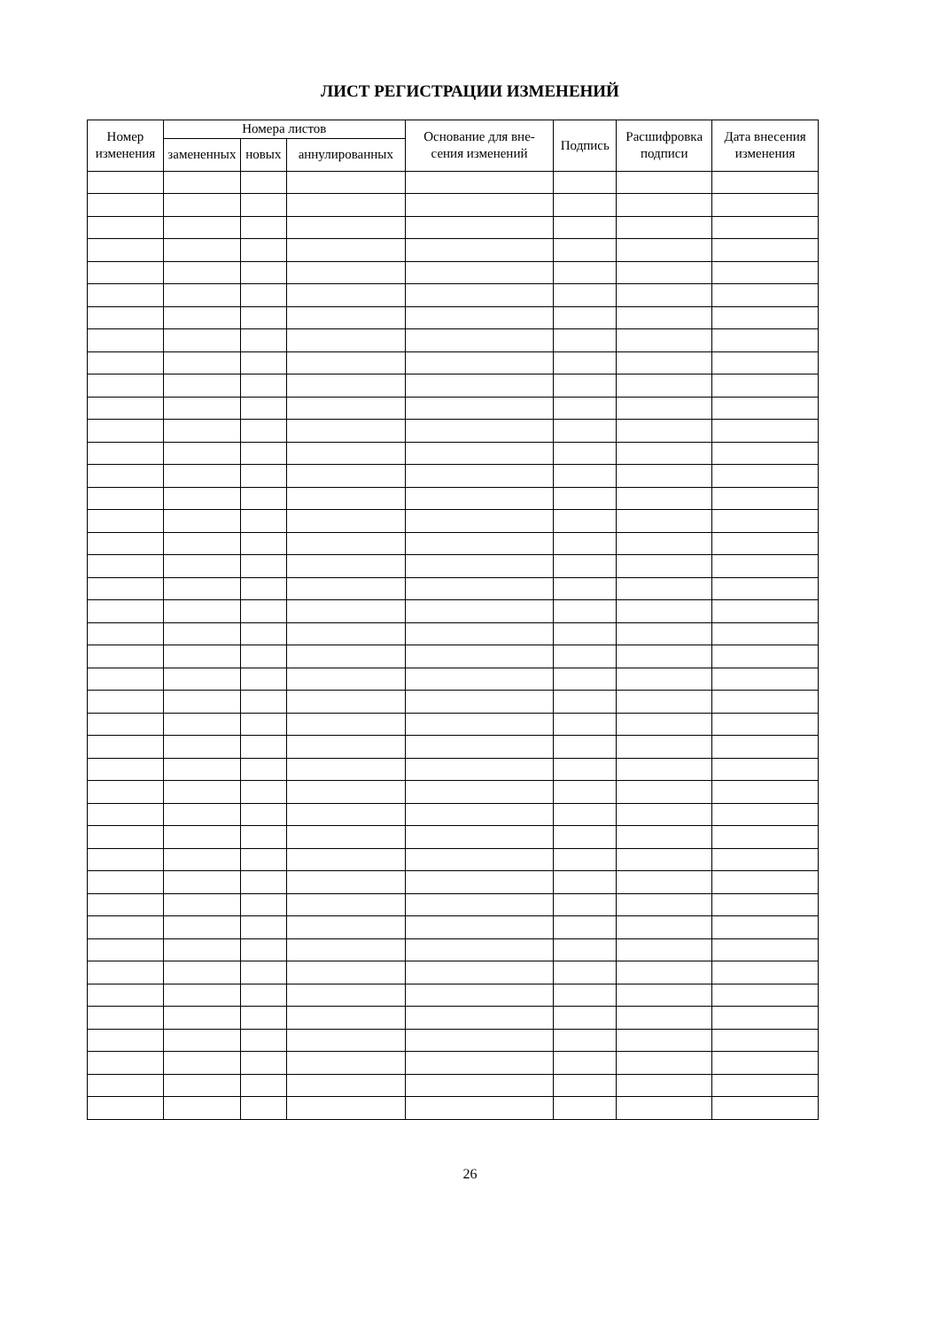ЛИСТ РЕГИСТРАЦИИ ИЗМЕНЕНИЙ
| Номер изменения | Номера листов | | | Основание для вне- сения изменений | Подпись | Расшифровка подписи | Дата внесения изменения |
| --- | --- | --- | --- | --- | --- | --- | --- |
| | замененных | новых | аннулированных | | | | |
26